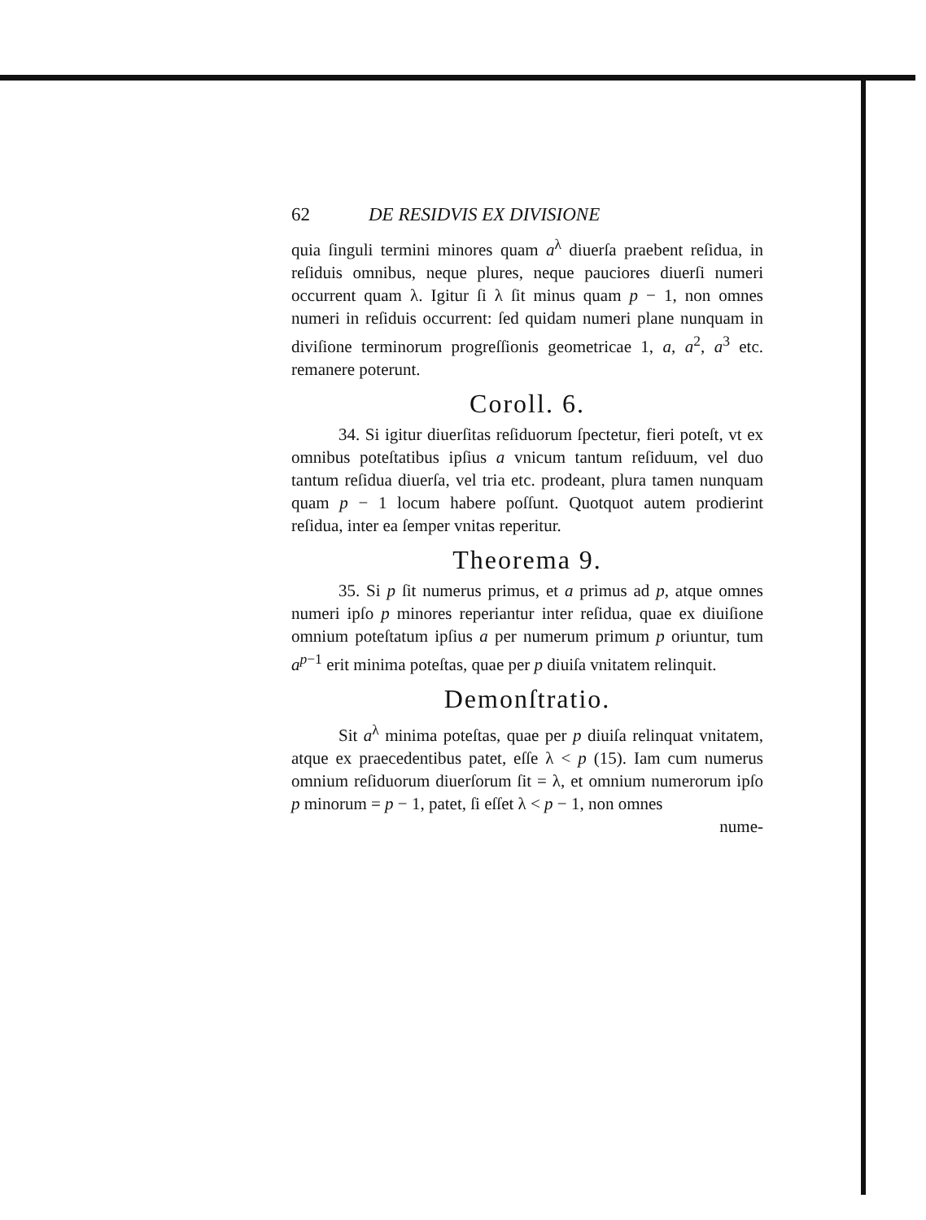62 DE RESIDVIS EX DIVISIONE
quia ſinguli termini minores quam a<sup>λ</sup> diuerſa praebent reſidua, in reſiduis omnibus, neque plures, neque pauciores diuerſi numeri occurrent quam λ. Igitur ſi λ ſit minus quam p − 1, non omnes numeri in reſiduis occurrent: ſed quidam numeri plane nunquam in diviſione terminorum progreſſionis geometricae 1, a, a<sup>2</sup>, a<sup>3</sup> etc. remanere poterunt.
Coroll. 6.
34. Si igitur diuerſitas reſiduorum ſpectetur, fieri poteſt, vt ex omnibus poteſtatibus ipſius a vnicum tantum reſiduum, vel duo tantum reſidua diuerſa, vel tria etc. prodeant, plura tamen nunquam quam p − 1 locum habere poſſunt. Quotquot autem prodierint reſidua, inter ea ſemper vnitas reperitur.
Theorema 9.
35. Si p ſit numerus primus, et a primus ad p, atque omnes numeri ipſo p minores reperiantur inter reſidua, quae ex diuiſione omnium poteſtatum ipſius a per numerum primum p oriuntur, tum a<sup>p−1</sup> erit minima poteſtas, quae per p diuiſa vnitatem relinquit.
Demonſtratio.
Sit a<sup>λ</sup> minima poteſtas, quae per p diuiſa relinquat vnitatem, atque ex praecedentibus patet, eſſe λ < p (15). Iam cum numerus omnium reſiduorum diuerſorum ſit = λ, et omnium numerorum ipſo p minorum = p − 1, patet, ſi eſſet λ < p − 1, non omnes
nume-